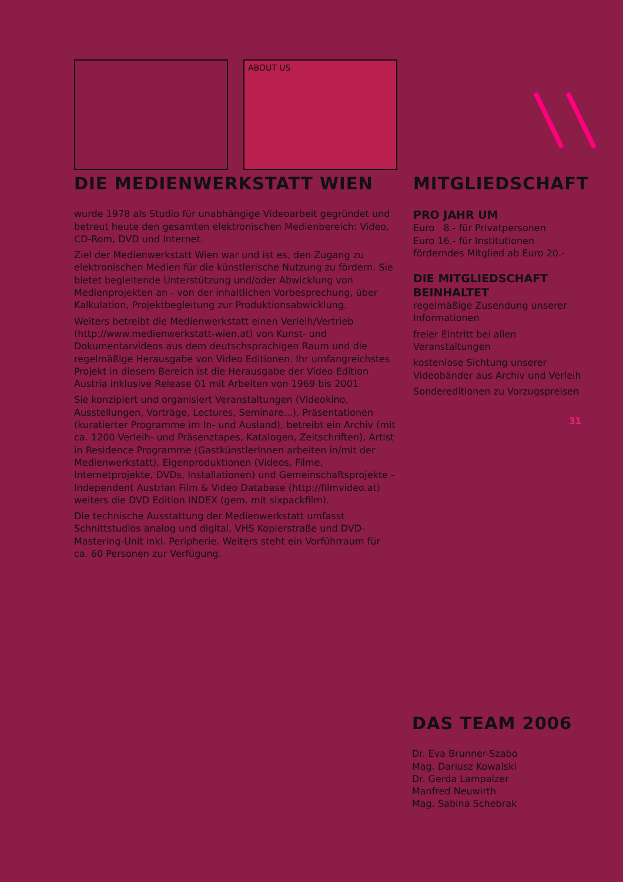ABOUT US
DIE MEDIENWERKSTATT WIEN
wurde 1978 als Studio für unabhängige Videoarbeit gegründet und betreut heute den gesamten elektronischen Medienbereich: Video, CD-Rom, DVD und Internet.
Ziel der Medienwerkstatt Wien war und ist es, den Zugang zu elektronischen Medien für die künstlerische Nutzung zu fördern. Sie bietet begleitende Unterstützung und/oder Abwicklung von Medienprojekten an - von der inhaltlichen Vorbesprechung, über Kalkulation, Projektbegleitung zur Produktionsabwicklung.
Weiters betreibt die Medienwerkstatt einen Verleih/Vertrieb (http://www.medienwerkstatt-wien.at) von Kunst- und Dokumentarvideos aus dem deutschsprachigen Raum und die regelmäßige Herausgabe von Video Editionen. Ihr umfangreichstes Projekt in diesem Bereich ist die Herausgabe der Video Edition Austria inklusive Release 01 mit Arbeiten von 1969 bis 2001.
Sie konzipiert und organisiert Veranstaltungen (Videokino, Ausstellungen, Vorträge, Lectures, Seminare...), Präsentationen (kuratierter Programme im In- und Ausland), betreibt ein Archiv (mit ca. 1200 Verleih- und Präsenztapes, Katalogen, Zeitschriften), Artist in Residence Programme (GastkünstlerInnen arbeiten in/mit der Medienwerkstatt), Eigenproduktionen (Videos, Filme, Internetprojekte, DVDs, Installationen) und Gemeinschaftsprojekte - Independent Austrian Film & Video Database (http://filmvideo.at) weiters die DVD Edition INDEX (gem. mit sixpackfilm).
Die technische Ausstattung der Medienwerkstatt umfasst Schnittstudios analog und digital, VHS Kopierstraße und DVD-Mastering-Unit inkl. Peripherie. Weiters steht ein Vorführraum für ca. 60 Personen zur Verfügung.
MITGLIEDSCHAFT
PRO JAHR UM
Euro 8.- für Privatpersonen
Euro 16.- für Institutionen
förderndes Mitglied ab Euro 20.-
DIE MITGLIEDSCHAFT BEINHALTET
regelmäßige Zusendung unserer Informationen
freier Eintritt bei allen Veranstaltungen
kostenlose Sichtung unserer Videobänder aus Archiv und Verleih
Sondereditionen zu Vorzugspreisen
31
DAS TEAM 2006
Dr. Eva Brunner-Szabo
Mag. Dariusz Kowalski
Dr. Gerda Lampalzer
Manfred Neuwirth
Mag. Sabina Schebrak